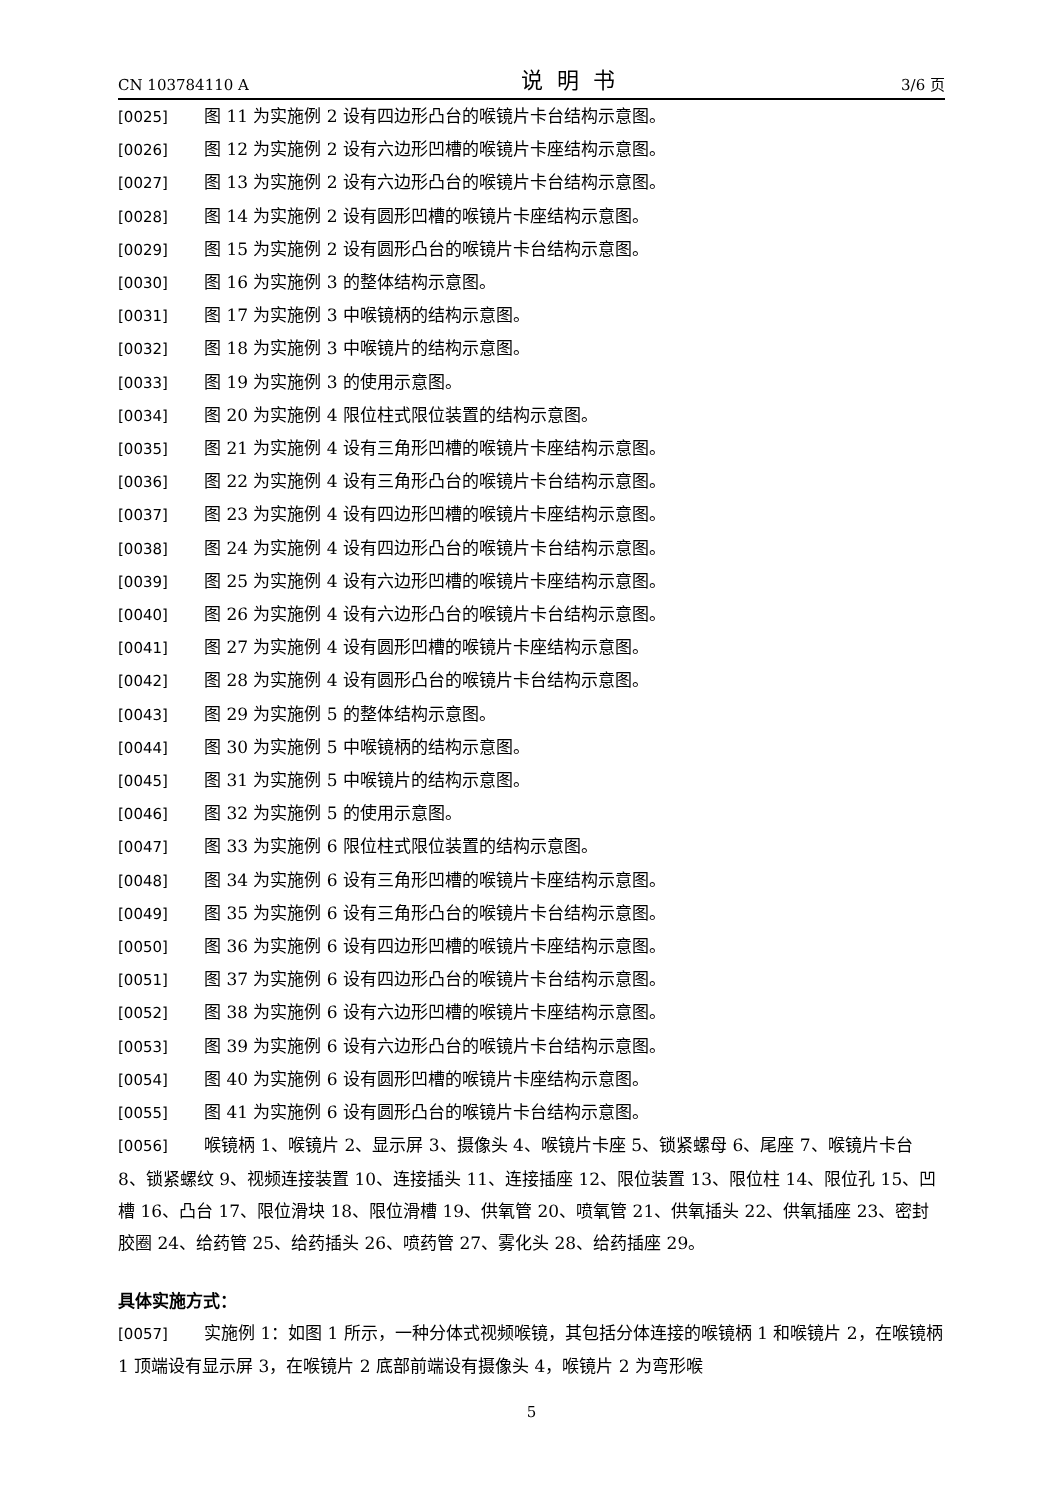CN 103784110 A 说明书 3/6 页
[0025] 图 11 为实施例 2 设有四边形凸台的喉镜片卡台结构示意图。
[0026] 图 12 为实施例 2 设有六边形凹槽的喉镜片卡座结构示意图。
[0027] 图 13 为实施例 2 设有六边形凸台的喉镜片卡台结构示意图。
[0028] 图 14 为实施例 2 设有圆形凹槽的喉镜片卡座结构示意图。
[0029] 图 15 为实施例 2 设有圆形凸台的喉镜片卡台结构示意图。
[0030] 图 16 为实施例 3 的整体结构示意图。
[0031] 图 17 为实施例 3 中喉镜柄的结构示意图。
[0032] 图 18 为实施例 3 中喉镜片的结构示意图。
[0033] 图 19 为实施例 3 的使用示意图。
[0034] 图 20 为实施例 4 限位柱式限位装置的结构示意图。
[0035] 图 21 为实施例 4 设有三角形凹槽的喉镜片卡座结构示意图。
[0036] 图 22 为实施例 4 设有三角形凸台的喉镜片卡台结构示意图。
[0037] 图 23 为实施例 4 设有四边形凹槽的喉镜片卡座结构示意图。
[0038] 图 24 为实施例 4 设有四边形凸台的喉镜片卡台结构示意图。
[0039] 图 25 为实施例 4 设有六边形凹槽的喉镜片卡座结构示意图。
[0040] 图 26 为实施例 4 设有六边形凸台的喉镜片卡台结构示意图。
[0041] 图 27 为实施例 4 设有圆形凹槽的喉镜片卡座结构示意图。
[0042] 图 28 为实施例 4 设有圆形凸台的喉镜片卡台结构示意图。
[0043] 图 29 为实施例 5 的整体结构示意图。
[0044] 图 30 为实施例 5 中喉镜柄的结构示意图。
[0045] 图 31 为实施例 5 中喉镜片的结构示意图。
[0046] 图 32 为实施例 5 的使用示意图。
[0047] 图 33 为实施例 6 限位柱式限位装置的结构示意图。
[0048] 图 34 为实施例 6 设有三角形凹槽的喉镜片卡座结构示意图。
[0049] 图 35 为实施例 6 设有三角形凸台的喉镜片卡台结构示意图。
[0050] 图 36 为实施例 6 设有四边形凹槽的喉镜片卡座结构示意图。
[0051] 图 37 为实施例 6 设有四边形凸台的喉镜片卡台结构示意图。
[0052] 图 38 为实施例 6 设有六边形凹槽的喉镜片卡座结构示意图。
[0053] 图 39 为实施例 6 设有六边形凸台的喉镜片卡台结构示意图。
[0054] 图 40 为实施例 6 设有圆形凹槽的喉镜片卡座结构示意图。
[0055] 图 41 为实施例 6 设有圆形凸台的喉镜片卡台结构示意图。
[0056] 喉镜柄 1、喉镜片 2、显示屏 3、摄像头 4、喉镜片卡座 5、锁紧螺母 6、尾座 7、喉镜片卡台 8、锁紧螺纹 9、视频连接装置 10、连接插头 11、连接插座 12、限位装置 13、限位柱 14、限位孔 15、凹槽 16、凸台 17、限位滑块 18、限位滑槽 19、供氧管 20、喷氧管 21、供氧插头 22、供氧插座 23、密封胶圈 24、给药管 25、给药插头 26、喷药管 27、雾化头 28、给药插座 29。
具体实施方式：
[0057] 实施例 1：如图 1 所示，一种分体式视频喉镜，其包括分体连接的喉镜柄 1 和喉镜片 2，在喉镜柄 1 顶端设有显示屏 3，在喉镜片 2 底部前端设有摄像头 4，喉镜片 2 为弯形喉
5